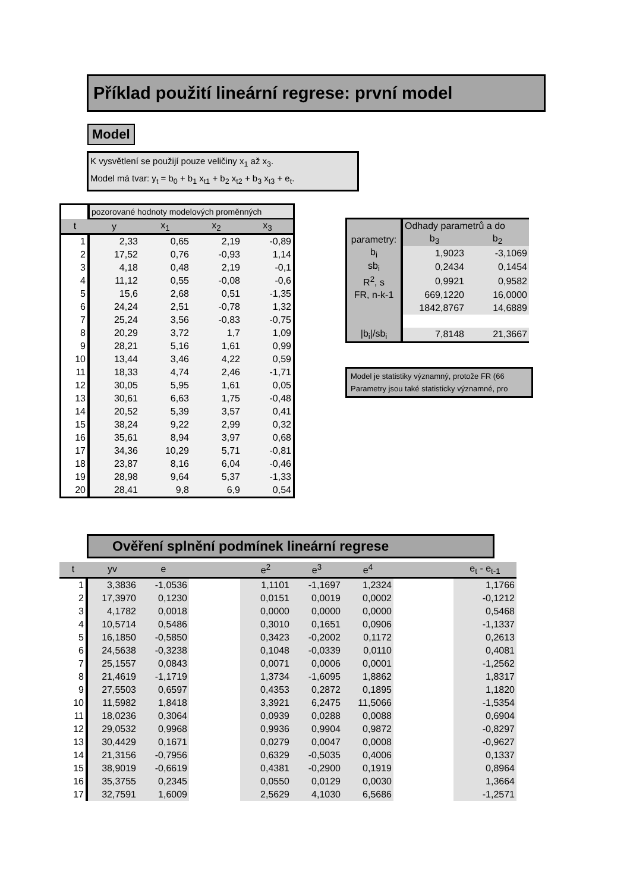Příklad použití lineární regrese: první model
Model
K vysvětlení se použijí pouze veličiny x<sub>1</sub> až x<sub>3</sub>.
Model má tvar: y<sub>t</sub> = b<sub>0</sub> + b<sub>1</sub> x<sub>t1</sub> + b<sub>2</sub> x<sub>t2</sub> + b<sub>3</sub> x<sub>t3</sub> + e<sub>t</sub>.
| | pozorované hodnoty modelových proměnných | | | |
| t | y | x<sub>1</sub> | x<sub>2</sub> | x<sub>3</sub> |
| 1 | 2,33 | 0,65 | 2,19 | -0,89 |
| 2 | 17,52 | 0,76 | -0,93 | 1,14 |
| 3 | 4,18 | 0,48 | 2,19 | -0,1 |
| 4 | 11,12 | 0,55 | -0,08 | -0,6 |
| 5 | 15,6 | 2,68 | 0,51 | -1,35 |
| 6 | 24,24 | 2,51 | -0,78 | 1,32 |
| 7 | 25,24 | 3,56 | -0,83 | -0,75 |
| 8 | 20,29 | 3,72 | 1,7 | 1,09 |
| 9 | 28,21 | 5,16 | 1,61 | 0,99 |
| 10 | 13,44 | 3,46 | 4,22 | 0,59 |
| 11 | 18,33 | 4,74 | 2,46 | -1,71 |
| 12 | 30,05 | 5,95 | 1,61 | 0,05 |
| 13 | 30,61 | 6,63 | 1,75 | -0,48 |
| 14 | 20,52 | 5,39 | 3,57 | 0,41 |
| 15 | 38,24 | 9,22 | 2,99 | 0,32 |
| 16 | 35,61 | 8,94 | 3,97 | 0,68 |
| 17 | 34,36 | 10,29 | 5,71 | -0,81 |
| 18 | 23,87 | 8,16 | 6,04 | -0,46 |
| 19 | 28,98 | 9,64 | 5,37 | -1,33 |
| 20 | 28,41 | 9,8 | 6,9 | 0,54 |
| | Odhady parametrů a do | |
| parametry: | b<sub>3</sub> | b<sub>2</sub> |
| b<sub>i</sub> | 1,9023 | -3,1069 |
| sb<sub>i</sub> | 0,2434 | 0,1454 |
| R<sup>2</sup>, s | 0,9921 | 0,9582 |
| FR, n-k-1 | 669,1220 | 16,0000 |
| | 1842,8767 | 14,6889 |
| /b<sub>i</sub>//sb<sub>i</sub> | 7,8148 | 21,3667 |
Model je statistiky významný, protože FR (66
Parametry jsou také statisticky významné, pro
Ověření splnění podmínek lineární regrese
| t | yv | e | | e<sup>2</sup> | e<sup>3</sup> | e<sup>4</sup> | | e<sub>t</sub> - e<sub>t-1</sub> |
| --- | --- | --- | --- | --- | --- | --- | --- | --- |
| 1 | 3,3836 | -1,0536 | | 1,1101 | -1,1697 | 1,2324 | | 1,1766 |
| 2 | 17,3970 | 0,1230 | | 0,0151 | 0,0019 | 0,0002 | | -0,1212 |
| 3 | 4,1782 | 0,0018 | | 0,0000 | 0,0000 | 0,0000 | | 0,5468 |
| 4 | 10,5714 | 0,5486 | | 0,3010 | 0,1651 | 0,0906 | | -1,1337 |
| 5 | 16,1850 | -0,5850 | | 0,3423 | -0,2002 | 0,1172 | | 0,2613 |
| 6 | 24,5638 | -0,3238 | | 0,1048 | -0,0339 | 0,0110 | | 0,4081 |
| 7 | 25,1557 | 0,0843 | | 0,0071 | 0,0006 | 0,0001 | | -1,2562 |
| 8 | 21,4619 | -1,1719 | | 1,3734 | -1,6095 | 1,8862 | | 1,8317 |
| 9 | 27,5503 | 0,6597 | | 0,4353 | 0,2872 | 0,1895 | | 1,1820 |
| 10 | 11,5982 | 1,8418 | | 3,3921 | 6,2475 | 11,5066 | | -1,5354 |
| 11 | 18,0236 | 0,3064 | | 0,0939 | 0,0288 | 0,0088 | | 0,6904 |
| 12 | 29,0532 | 0,9968 | | 0,9936 | 0,9904 | 0,9872 | | -0,8297 |
| 13 | 30,4429 | 0,1671 | | 0,0279 | 0,0047 | 0,0008 | | -0,9627 |
| 14 | 21,3156 | -0,7956 | | 0,6329 | -0,5035 | 0,4006 | | 0,1337 |
| 15 | 38,9019 | -0,6619 | | 0,4381 | -0,2900 | 0,1919 | | 0,8964 |
| 16 | 35,3755 | 0,2345 | | 0,0550 | 0,0129 | 0,0030 | | 1,3664 |
| 17 | 32,7591 | 1,6009 | | 2,5629 | 4,1030 | 6,5686 | | -1,2571 |